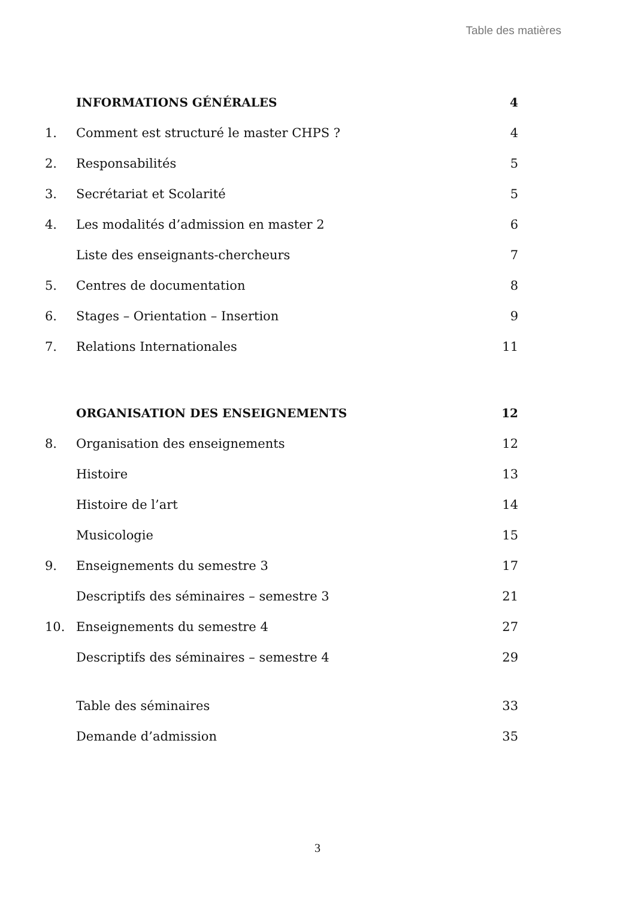Table des matières
INFORMATIONS GÉNÉRALES 4
1. Comment est structuré le master CHPS ? 4
2. Responsabilités 5
3. Secrétariat et Scolarité 5
4. Les modalités d’admission en master 2 6
Liste des enseignants-chercheurs 7
5. Centres de documentation 8
6. Stages – Orientation – Insertion 9
7. Relations Internationales 11
ORGANISATION DES ENSEIGNEMENTS 12
8. Organisation des enseignements 12
Histoire 13
Histoire de l’art 14
Musicologie 15
9. Enseignements du semestre 3 17
Descriptifs des séminaires – semestre 3 21
10. Enseignements du semestre 4 27
Descriptifs des séminaires – semestre 4 29
Table des séminaires 33
Demande d’admission 35
3